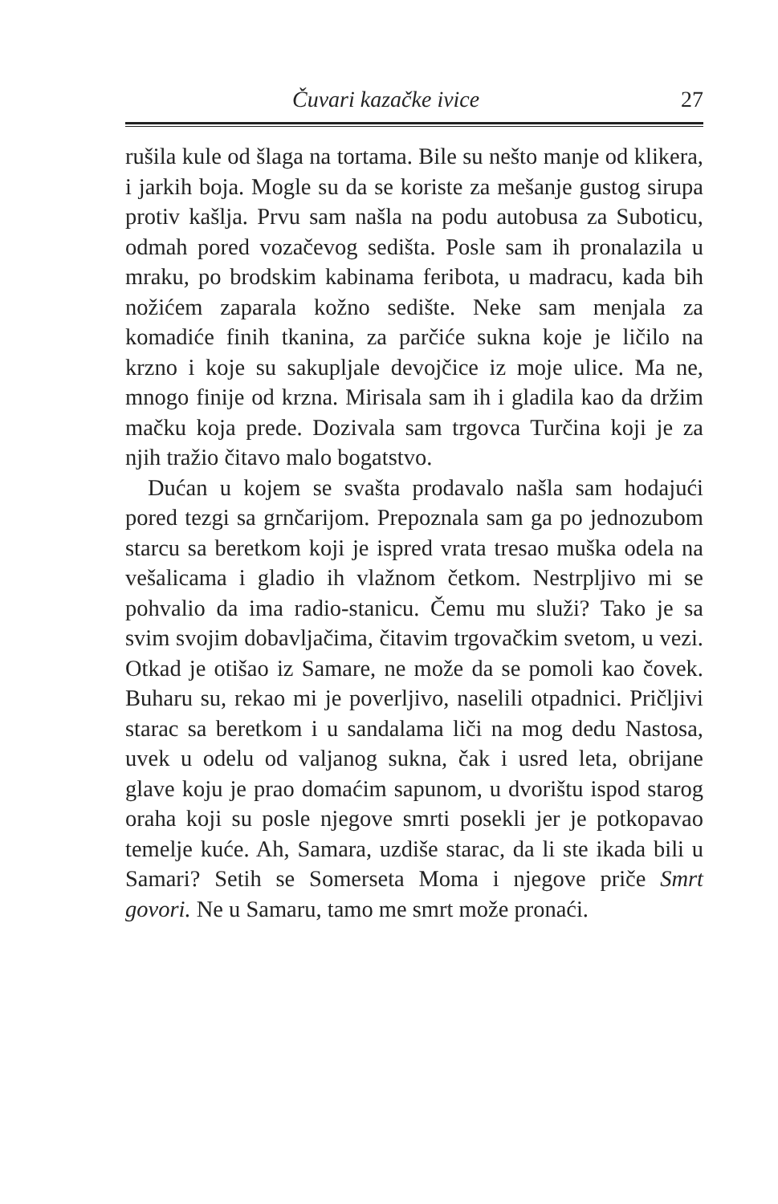Čuvari kazačke ivice 27
rušila kule od šlaga na tortama. Bile su nešto manje od klikera, i jarkih boja. Mogle su da se koriste za mešanje gustog sirupa protiv kašlja. Prvu sam našla na podu autobusa za Suboticu, odmah pored vozačevog sedišta. Posle sam ih pronalazila u mraku, po brodskim kabinama feribota, u madracu, kada bih nožićem zaparala kožno sedište. Neke sam menjala za komadiće finih tkanina, za parčiće sukna koje je ličilo na krzno i koje su sakupljale devojčice iz moje ulice. Ma ne, mnogo finije od krzna. Mirisala sam ih i gladila kao da držim mačku koja prede. Dozivala sam trgovca Turčina koji je za njih tražio čitavo malo bogatstvo.
Dućan u kojem se svašta prodavalo našla sam hodajući pored tezgi sa grnčarijom. Prepoznala sam ga po jednozubom starcu sa beretkom koji je ispred vrata tresao muška odela na vešalicama i gladio ih vlažnom četkom. Nestrpljivo mi se pohvalio da ima radio-stanicu. Čemu mu služi? Tako je sa svim svojim dobavljačima, čitavim trgovačkim svetom, u vezi. Otkad je otišao iz Samare, ne može da se pomoli kao čovek. Buharu su, rekao mi je poverljivo, naselili otpadnici. Pričljivi starac sa beretkom i u sandalama liči na mog dedu Nastosa, uvek u odelu od valjanog sukna, čak i usred leta, obrijane glave koju je prao domaćim sapunom, u dvorištu ispod starog oraha koji su posle njegove smrti posekli jer je potkopavao temelje kuće. Ah, Samara, uzdiše starac, da li ste ikada bili u Samari? Setih se Somerseta Moma i njegove priče Smrt govori. Ne u Samaru, tamo me smrt može pronaći.